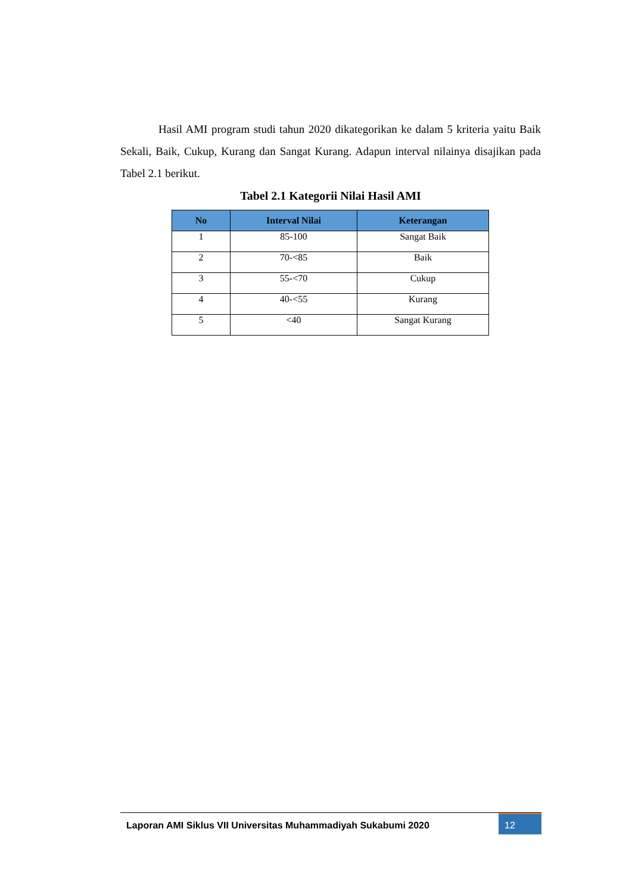Hasil AMI program studi tahun 2020 dikategorikan ke dalam 5 kriteria yaitu Baik Sekali, Baik, Cukup, Kurang dan Sangat Kurang. Adapun interval nilainya disajikan pada Tabel 2.1 berikut.
Tabel 2.1 Kategorii Nilai Hasil AMI
| No | Interval Nilai | Keterangan |
| --- | --- | --- |
| 1 | 85-100 | Sangat Baik |
| 2 | 70-<85 | Baik |
| 3 | 55-<70 | Cukup |
| 4 | 40-<55 | Kurang |
| 5 | <40 | Sangat Kurang |
Laporan AMI Siklus VII Universitas Muhammadiyah Sukabumi 2020
12